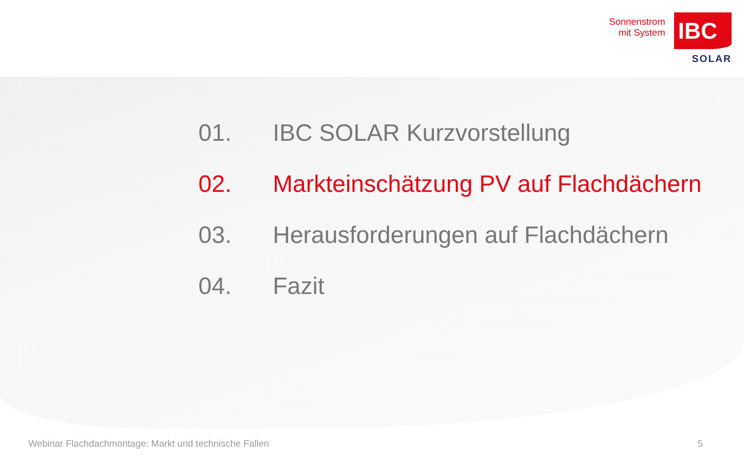Sonnenstrom
mit System
IBC
SOLAR
01. IBC SOLAR Kurzvorstellung
02. Markteinschätzung PV auf Flachdächern
03. Herausforderungen auf Flachdächern
04. Fazit
Webinar Flachdachmontage: Markt und technische Fallen 5